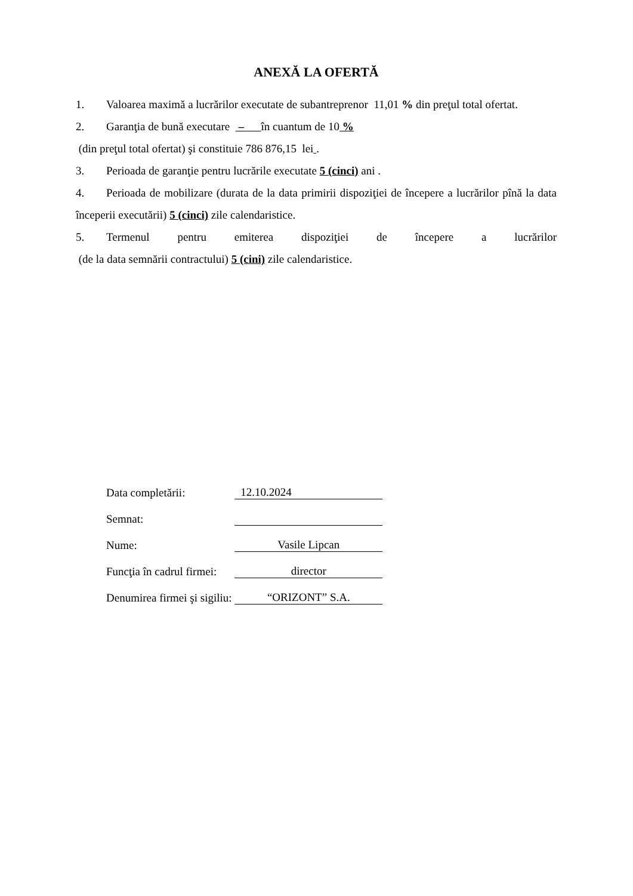ANEXĂ LA OFERTĂ
1. Valoarea maximă a lucrărilor executate de subantreprenor 11,01 % din preţul total ofertat.
2. Garanţia de bună executare – în cuantum de 10 %
(din preţul total ofertat) şi constituie 786 876,15 lei .
3. Perioada de garanţie pentru lucrările executate 5 (cinci) ani .
4. Perioada de mobilizare (durata de la data primirii dispoziţiei de începere a lucrărilor pînă la data începerii executării) 5 (cinci) zile calendaristice.
5. Termenul pentru emiterea dispoziţiei de începere a lucrărilor
(de la data semnării contractului) 5 (cini) zile calendaristice.
| Data completării: | 12.10.2024 |
| Semnat: | |
| Nume: | Vasile Lipcan |
| Funcţia în cadrul firmei: | director |
| Denumirea firmei şi sigiliu: | “ORIZONT” S.A. |